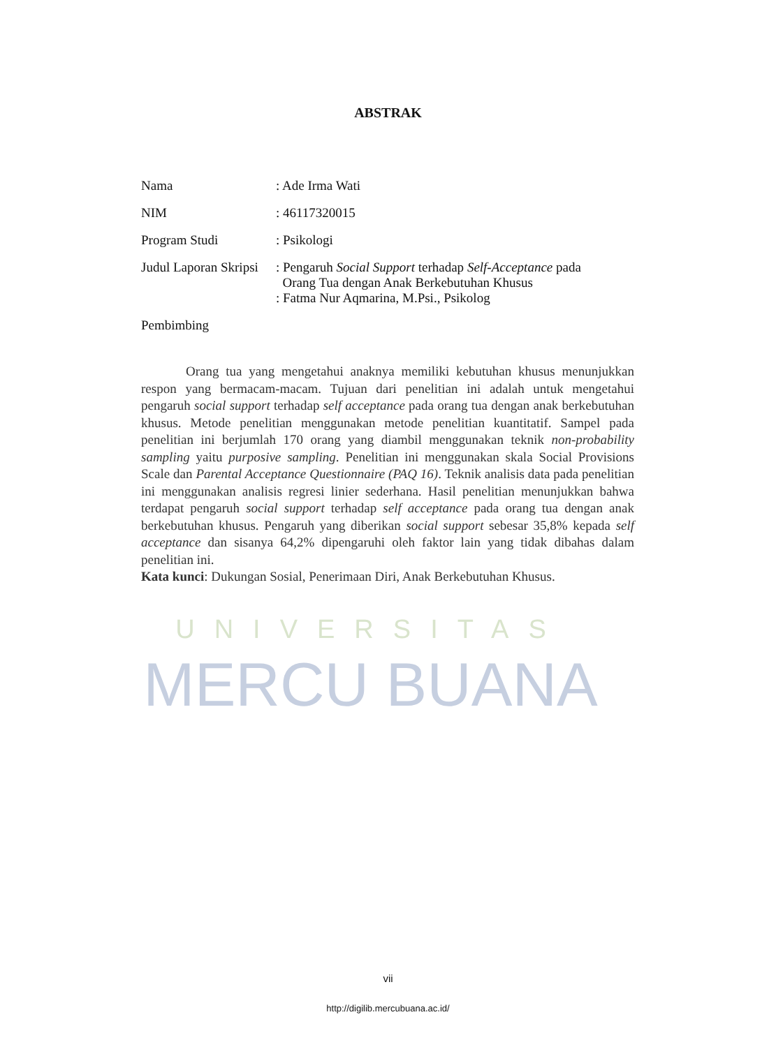ABSTRAK
| Nama | : Ade Irma Wati |
| NIM | : 46117320015 |
| Program Studi | : Psikologi |
| Judul Laporan Skripsi | : Pengaruh Social Support terhadap Self-Acceptance pada Orang Tua dengan Anak Berkebutuhan Khusus |
| Pembimbing | : Fatma Nur Aqmarina, M.Psi., Psikolog |
Orang tua yang mengetahui anaknya memiliki kebutuhan khusus menunjukkan respon yang bermacam-macam. Tujuan dari penelitian ini adalah untuk mengetahui pengaruh social support terhadap self acceptance pada orang tua dengan anak berkebutuhan khusus. Metode penelitian menggunakan metode penelitian kuantitatif. Sampel pada penelitian ini berjumlah 170 orang yang diambil menggunakan teknik non-probability sampling yaitu purposive sampling. Penelitian ini menggunakan skala Social Provisions Scale dan Parental Acceptance Questionnaire (PAQ 16). Teknik analisis data pada penelitian ini menggunakan analisis regresi linier sederhana. Hasil penelitian menunjukkan bahwa terdapat pengaruh social support terhadap self acceptance pada orang tua dengan anak berkebutuhan khusus. Pengaruh yang diberikan social support sebesar 35,8% kepada self acceptance dan sisanya 64,2% dipengaruhi oleh faktor lain yang tidak dibahas dalam penelitian ini.
Kata kunci: Dukungan Sosial, Penerimaan Diri, Anak Berkebutuhan Khusus.
UNIVERSITAS
MERCU BUANA
vii
http://digilib.mercubuana.ac.id/